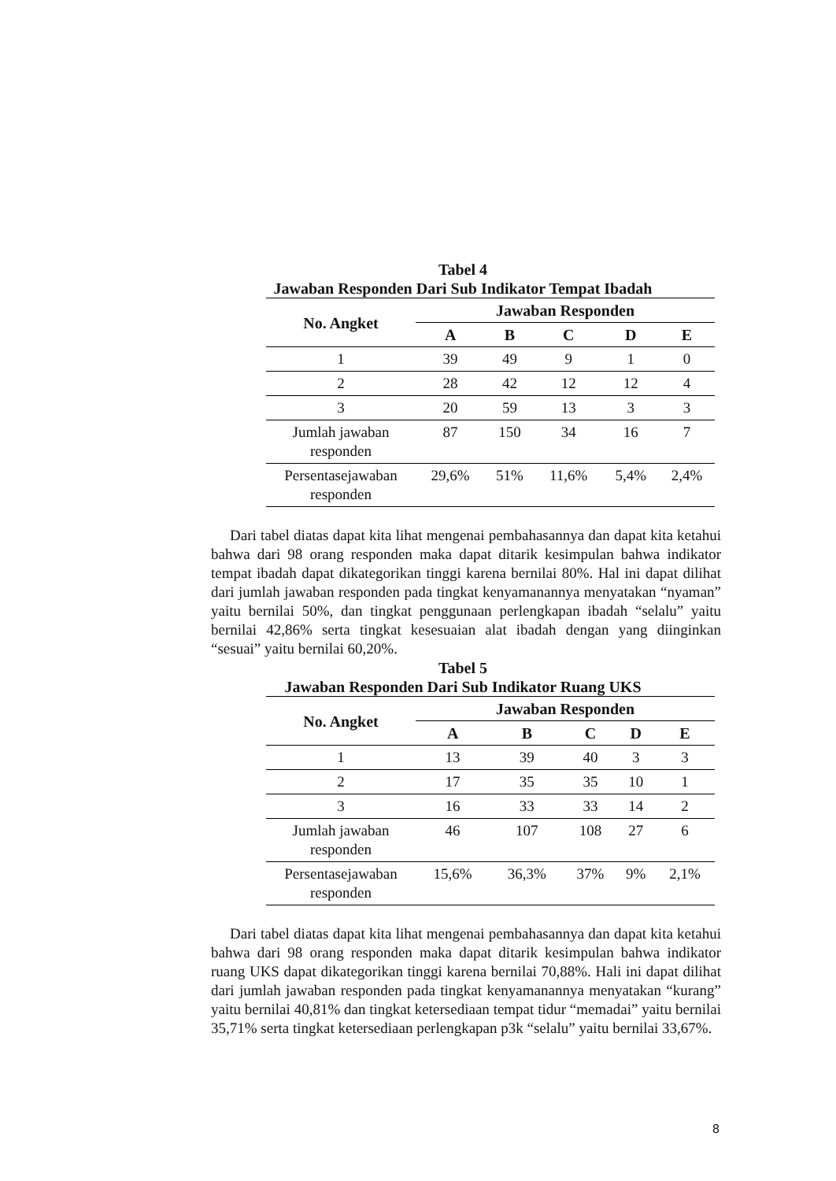Tabel 4
Jawaban Responden Dari Sub Indikator Tempat Ibadah
| No. Angket | Jawaban Responden | | | | |
| --- | --- | --- | --- | --- | --- |
| | A | B | C | D | E |
| 1 | 39 | 49 | 9 | 1 | 0 |
| 2 | 28 | 42 | 12 | 12 | 4 |
| 3 | 20 | 59 | 13 | 3 | 3 |
| Jumlah jawaban responden | 87 | 150 | 34 | 16 | 7 |
| Persentasejawaban responden | 29,6% | 51% | 11,6% | 5,4% | 2,4% |
Dari tabel diatas dapat kita lihat mengenai pembahasannya dan dapat kita ketahui bahwa dari 98 orang responden maka dapat ditarik kesimpulan bahwa indikator tempat ibadah dapat dikategorikan tinggi karena bernilai 80%. Hal ini dapat dilihat dari jumlah jawaban responden pada tingkat kenyamanannya menyatakan “nyaman” yaitu bernilai 50%, dan tingkat penggunaan perlengkapan ibadah “selalu” yaitu bernilai 42,86% serta tingkat kesesuaian alat ibadah dengan yang diinginkan “sesuai” yaitu bernilai 60,20%.
Tabel 5
Jawaban Responden Dari Sub Indikator Ruang UKS
| No. Angket | Jawaban Responden | | | | |
| --- | --- | --- | --- | --- | --- |
| | A | B | C | D | E |
| 1 | 13 | 39 | 40 | 3 | 3 |
| 2 | 17 | 35 | 35 | 10 | 1 |
| 3 | 16 | 33 | 33 | 14 | 2 |
| Jumlah jawaban responden | 46 | 107 | 108 | 27 | 6 |
| Persentasejawaban responden | 15,6% | 36,3% | 37% | 9% | 2,1% |
Dari tabel diatas dapat kita lihat mengenai pembahasannya dan dapat kita ketahui bahwa dari 98 orang responden maka dapat ditarik kesimpulan bahwa indikator ruang UKS dapat dikategorikan tinggi karena bernilai 70,88%. Hali ini dapat dilihat dari jumlah jawaban responden pada tingkat kenyamanannya menyatakan “kurang” yaitu bernilai 40,81% dan tingkat ketersediaan tempat tidur “memadai” yaitu bernilai 35,71% serta tingkat ketersediaan perlengkapan p3k “selalu” yaitu bernilai 33,67%.
8